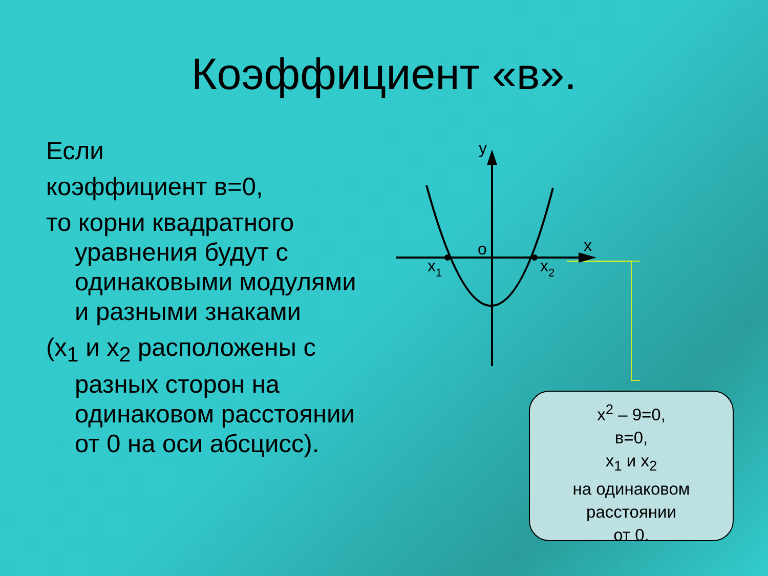Коэффициент «в».
Если
коэффициент в=0,
то корни квадратного уравнения будут с одинаковыми модулями и разными знаками
(x<sub>1</sub> и x<sub>2</sub> расположены с разных сторон на одинаковом расстоянии от 0 на оси абсцисс).
y
x
o
x1
x2
x<sup>2</sup> – 9=0,
в=0,
x<sub>1</sub> и x<sub>2</sub>
на одинаковом
расстоянии
от 0.